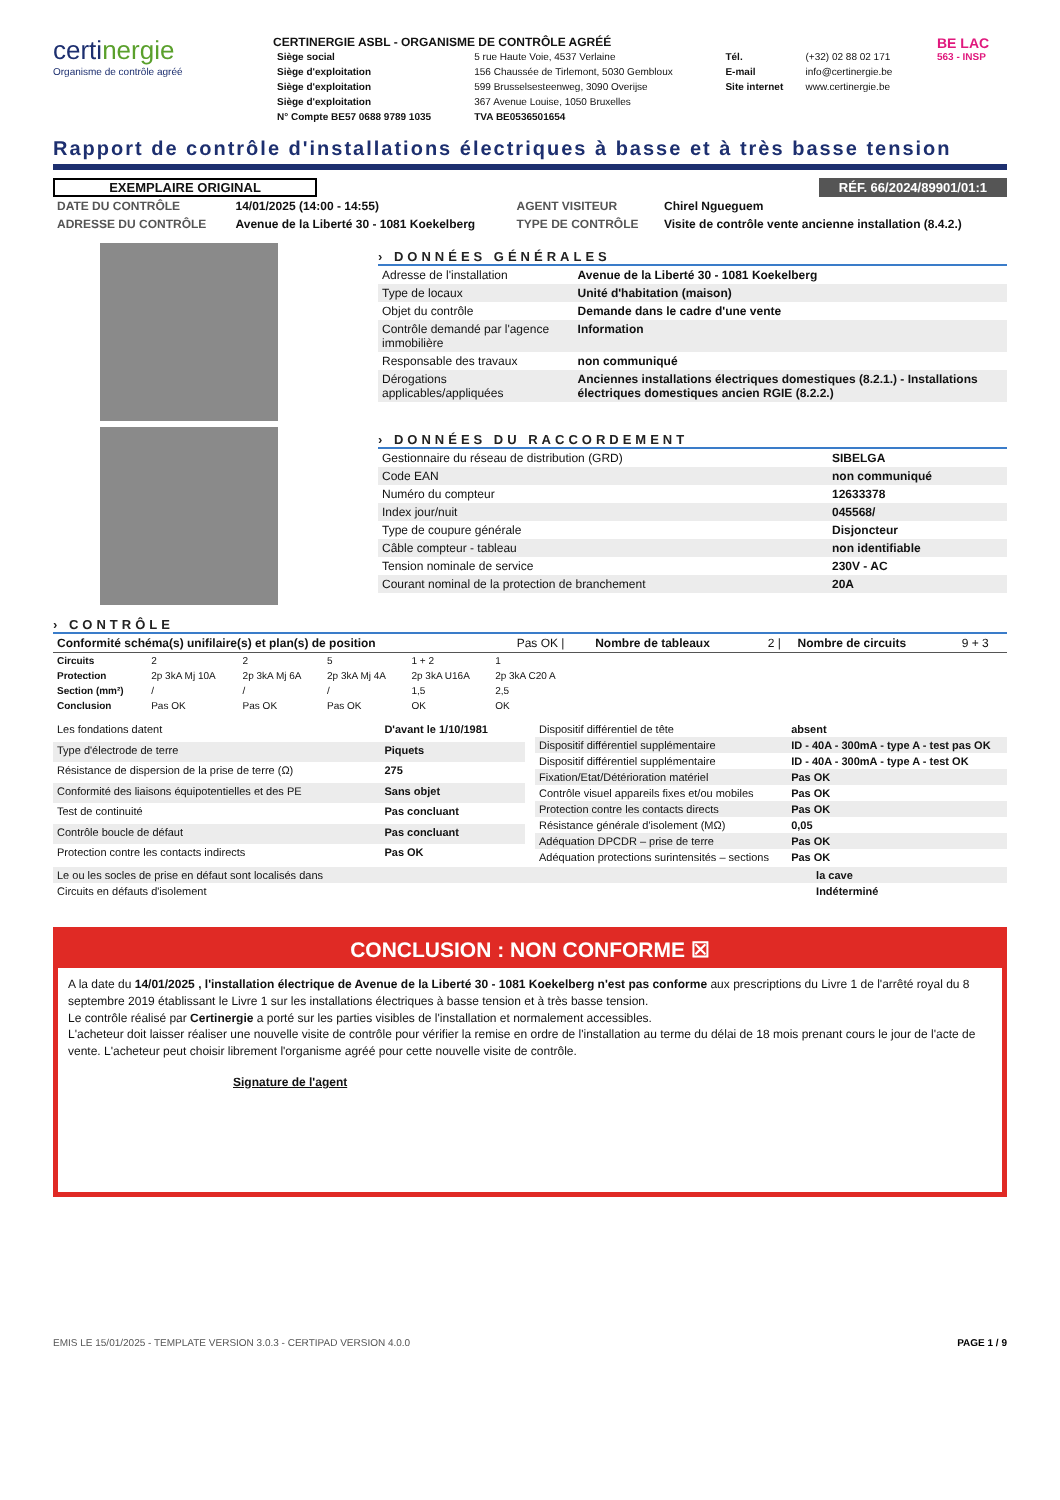certinergie
Organisme de contrôle agréé
CERTINERGIE ASBL - ORGANISME DE CONTRÔLE AGRÉÉ
| Siège social | 5 rue Haute Voie, 4537 Verlaine | Tél. | (+32) 02 88 02 171 |
| Siège d'exploitation | 156 Chaussée de Tirlemont, 5030 Gembloux | E-mail | info@certinergie.be |
| Siège d'exploitation | 599 Brusselsesteenweg, 3090 Overijse | Site internet | www.certinergie.be |
| Siège d'exploitation | 367 Avenue Louise, 1050 Bruxelles | | |
| N° Compte BE57 0688 9789 1035 | TVA BE0536501654 | | |
BE LAC
563 - INSP
Rapport de contrôle d'installations électriques à basse et à très basse tension
EXEMPLAIRE ORIGINAL RÉF. 66/2024/89901/01:1
| DATE DU CONTRÔLE | 14/01/2025 (14:00 - 14:55) | AGENT VISITEUR | Chirel Ngueguem |
| ADRESSE DU CONTRÔLE | Avenue de la Liberté 30 - 1081 Koekelberg | TYPE DE CONTRÔLE | Visite de contrôle vente ancienne installation (8.4.2.) |
› DONNÉES GÉNÉRALES
| Adresse de l'installation | Avenue de la Liberté 30 - 1081 Koekelberg |
| Type de locaux | Unité d'habitation (maison) |
| Objet du contrôle | Demande dans le cadre d'une vente |
| Contrôle demandé par l'agence immobilière | Information |
| Responsable des travaux | non communiqué |
| Dérogations applicables/appliquées | Anciennes installations électriques domestiques (8.2.1.) - Installations électriques domestiques ancien RGIE (8.2.2.) |
› DONNÉES DU RACCORDEMENT
| Gestionnaire du réseau de distribution (GRD) | SIBELGA |
| Code EAN | non communiqué |
| Numéro du compteur | 12633378 |
| Index jour/nuit | 045568/ |
| Type de coupure générale | Disjoncteur |
| Câble compteur - tableau | non identifiable |
| Tension nominale de service | 230V - AC |
| Courant nominal de la protection de branchement | 20A |
› CONTRÔLE
| Conformité schéma(s) unifilaire(s) et plan(s) de position | Pas OK / | Nombre de tableaux | 2 / | Nombre de circuits | 9 + 3 |
| Circuits | 2 | 2 | 5 | 1 + 2 | 1 | |
| Protection | 2p 3kA Mj 10A | 2p 3kA Mj 6A | 2p 3kA Mj 4A | 2p 3kA U16A | 2p 3kA C20 A | |
| Section (mm²) | / | / | / | 1,5 | 2,5 | |
| Conclusion | Pas OK | Pas OK | Pas OK | OK | OK | |
| Les fondations datent | D'avant le 1/10/1981 |
| Type d'électrode de terre | Piquets |
| Résistance de dispersion de la prise de terre (Ω) | 275 |
| Conformité des liaisons équipotentielles et des PE | Sans objet |
| Test de continuité | Pas concluant |
| Contrôle boucle de défaut | Pas concluant |
| Protection contre les contacts indirects | Pas OK |
| Dispositif différentiel de tête | absent |
| Dispositif différentiel supplémentaire | ID - 40A - 300mA - type A - test pas OK |
| Dispositif différentiel supplémentaire | ID - 40A - 300mA - type A - test OK |
| Fixation/Etat/Détérioration matériel | Pas OK |
| Contrôle visuel appareils fixes et/ou mobiles | Pas OK |
| Protection contre les contacts directs | Pas OK |
| Résistance générale d'isolement (MΩ) | 0,05 |
| Adéquation DPCDR – prise de terre | Pas OK |
| Adéquation protections surintensités – sections | Pas OK |
| Le ou les socles de prise en défaut sont localisés dans | la cave |
| Circuits en défauts d'isolement | Indéterminé |
CONCLUSION : NON CONFORME ☒
A la date du 14/01/2025 , l'installation électrique de Avenue de la Liberté 30 - 1081 Koekelberg n'est pas conforme aux prescriptions du Livre 1 de l'arrêté royal du 8 septembre 2019 établissant le Livre 1 sur les installations électriques à basse tension et à très basse tension.
Le contrôle réalisé par Certinergie a porté sur les parties visibles de l'installation et normalement accessibles.
L'acheteur doit laisser réaliser une nouvelle visite de contrôle pour vérifier la remise en ordre de l'installation au terme du délai de 18 mois prenant cours le jour de l'acte de vente. L'acheteur peut choisir librement l'organisme agréé pour cette nouvelle visite de contrôle.
Signature de l'agent
EMIS LE 15/01/2025 - TEMPLATE VERSION 3.0.3 - CERTIPAD VERSION 4.0.0 PAGE 1 / 9